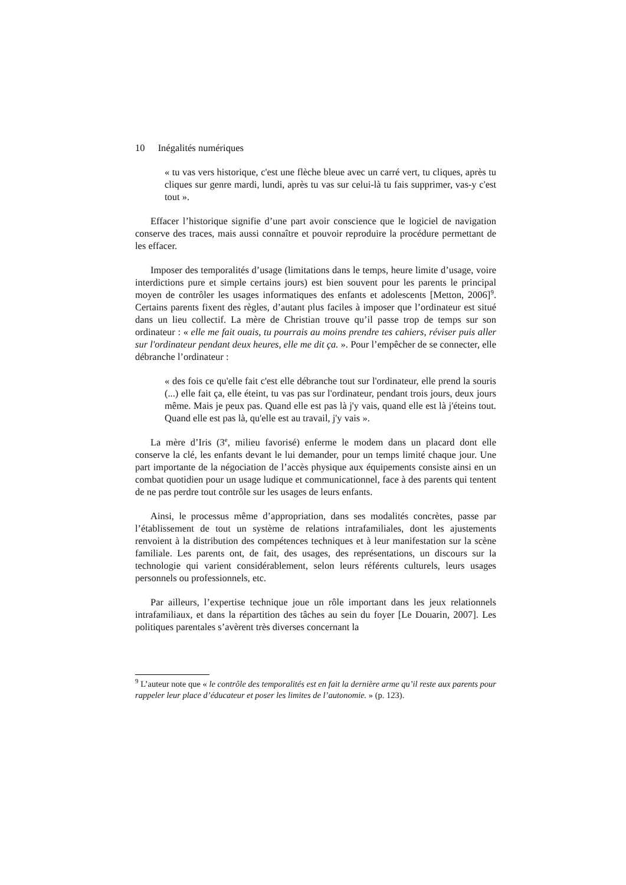10 Inégalités numériques
« tu vas vers historique, c'est une flèche bleue avec un carré vert, tu cliques, après tu cliques sur genre mardi, lundi, après tu vas sur celui-là tu fais supprimer, vas-y c'est tout ».
Effacer l’historique signifie d’une part avoir conscience que le logiciel de navigation conserve des traces, mais aussi connaître et pouvoir reproduire la procédure permettant de les effacer.
Imposer des temporalités d’usage (limitations dans le temps, heure limite d’usage, voire interdictions pure et simple certains jours) est bien souvent pour les parents le principal moyen de contrôler les usages informatiques des enfants et adolescents [Metton, 2006]<sup>9</sup>. Certains parents fixent des règles, d’autant plus faciles à imposer que l’ordinateur est situé dans un lieu collectif. La mère de Christian trouve qu’il passe trop de temps sur son ordinateur : « elle me fait ouais, tu pourrais au moins prendre tes cahiers, réviser puis aller sur l'ordinateur pendant deux heures, elle me dit ça. ». Pour l’empêcher de se connecter, elle débranche l’ordinateur :
« des fois ce qu'elle fait c'est elle débranche tout sur l'ordinateur, elle prend la souris (...) elle fait ça, elle éteint, tu vas pas sur l'ordinateur, pendant trois jours, deux jours même. Mais je peux pas. Quand elle est pas là j'y vais, quand elle est là j'éteins tout. Quand elle est pas là, qu'elle est au travail, j'y vais ».
La mère d’Iris (3<sup>e</sup>, milieu favorisé) enferme le modem dans un placard dont elle conserve la clé, les enfants devant le lui demander, pour un temps limité chaque jour. Une part importante de la négociation de l’accès physique aux équipements consiste ainsi en un combat quotidien pour un usage ludique et communicationnel, face à des parents qui tentent de ne pas perdre tout contrôle sur les usages de leurs enfants.
Ainsi, le processus même d’appropriation, dans ses modalités concrètes, passe par l’établissement de tout un système de relations intrafamiliales, dont les ajustements renvoient à la distribution des compétences techniques et à leur manifestation sur la scène familiale. Les parents ont, de fait, des usages, des représentations, un discours sur la technologie qui varient considérablement, selon leurs référents culturels, leurs usages personnels ou professionnels, etc.
Par ailleurs, l’expertise technique joue un rôle important dans les jeux relationnels intrafamiliaux, et dans la répartition des tâches au sein du foyer [Le Douarin, 2007]. Les politiques parentales s’avèrent très diverses concernant la
<sup>9</sup> L’auteur note que « le contrôle des temporalités est en fait la dernière arme qu’il reste aux parents pour rappeler leur place d’éducateur et poser les limites de l’autonomie. » (p. 123).